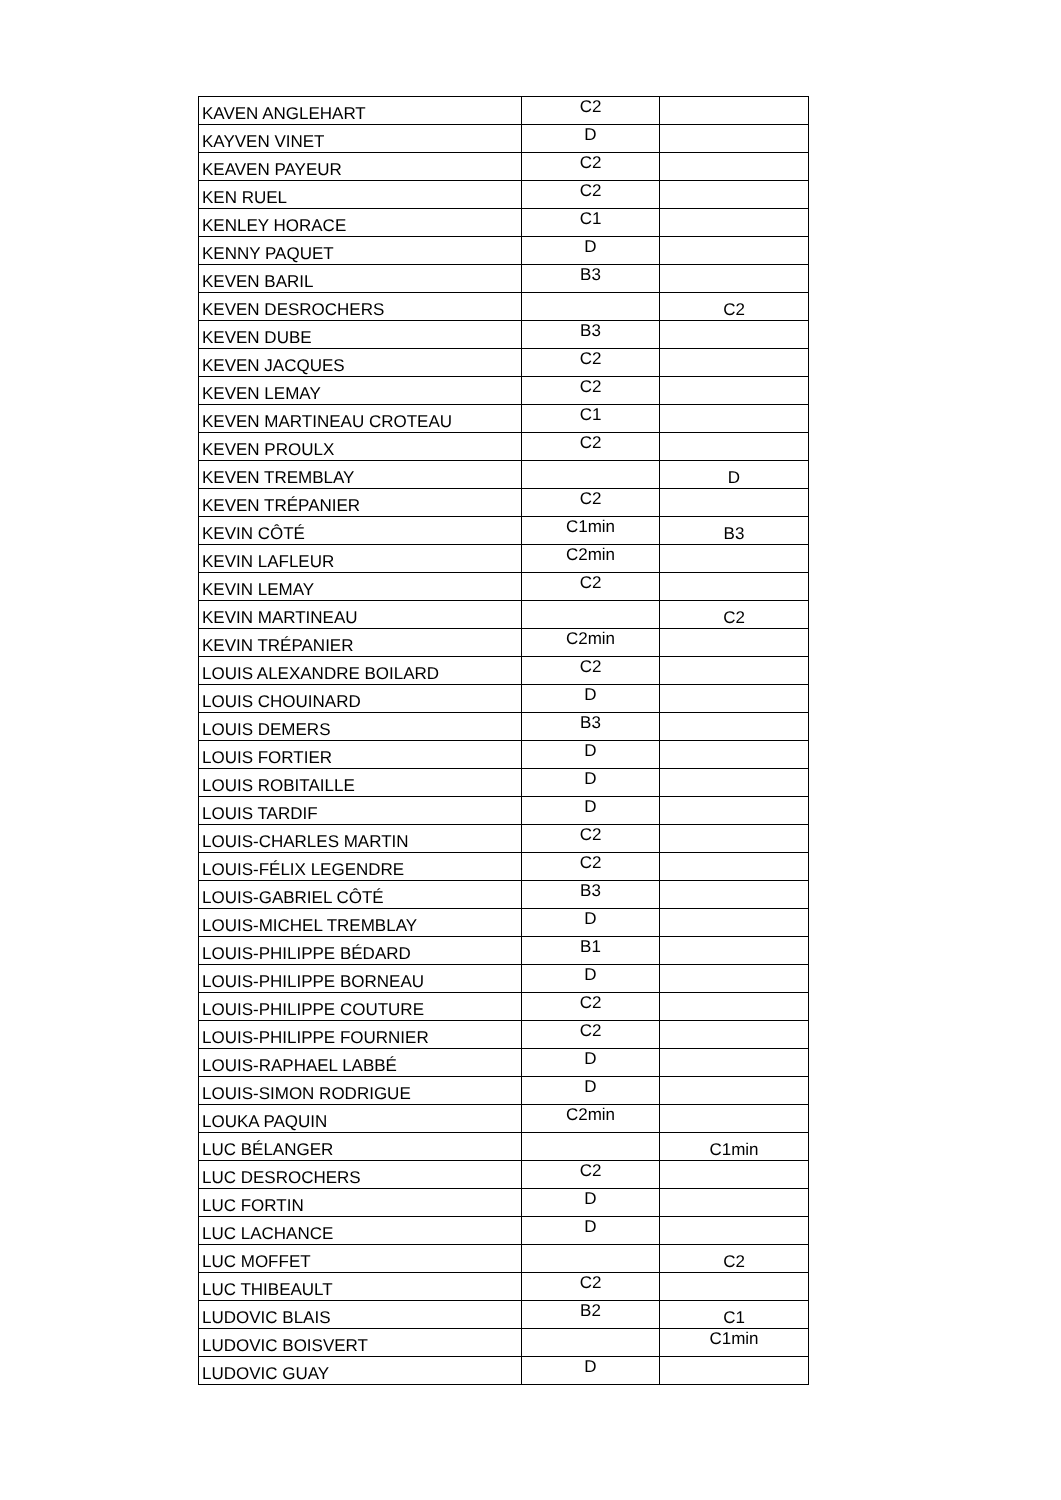| KAVEN ANGLEHART | C2 | |
| KAYVEN VINET | D | |
| KEAVEN PAYEUR | C2 | |
| KEN RUEL | C2 | |
| KENLEY HORACE | C1 | |
| KENNY PAQUET | D | |
| KEVEN BARIL | B3 | |
| KEVEN DESROCHERS | | C2 |
| KEVEN DUBE | B3 | |
| KEVEN JACQUES | C2 | |
| KEVEN LEMAY | C2 | |
| KEVEN MARTINEAU CROTEAU | C1 | |
| KEVEN PROULX | C2 | |
| KEVEN TREMBLAY | | D |
| KEVEN TRÉPANIER | C2 | |
| KEVIN CÔTÉ | C1min | B3 |
| KEVIN LAFLEUR | C2min | |
| KEVIN LEMAY | C2 | |
| KEVIN MARTINEAU | | C2 |
| KEVIN TRÉPANIER | C2min | |
| LOUIS ALEXANDRE BOILARD | C2 | |
| LOUIS CHOUINARD | D | |
| LOUIS DEMERS | B3 | |
| LOUIS FORTIER | D | |
| LOUIS ROBITAILLE | D | |
| LOUIS TARDIF | D | |
| LOUIS-CHARLES MARTIN | C2 | |
| LOUIS-FÉLIX LEGENDRE | C2 | |
| LOUIS-GABRIEL CÔTÉ | B3 | |
| LOUIS-MICHEL TREMBLAY | D | |
| LOUIS-PHILIPPE BÉDARD | B1 | |
| LOUIS-PHILIPPE BORNEAU | D | |
| LOUIS-PHILIPPE COUTURE | C2 | |
| LOUIS-PHILIPPE FOURNIER | C2 | |
| LOUIS-RAPHAEL LABBÉ | D | |
| LOUIS-SIMON RODRIGUE | D | |
| LOUKA PAQUIN | C2min | |
| LUC BÉLANGER | | C1min |
| LUC DESROCHERS | C2 | |
| LUC FORTIN | D | |
| LUC LACHANCE | D | |
| LUC MOFFET | | C2 |
| LUC THIBEAULT | C2 | |
| LUDOVIC BLAIS | B2 | C1 |
| LUDOVIC BOISVERT | | C1min |
| LUDOVIC GUAY | D | |